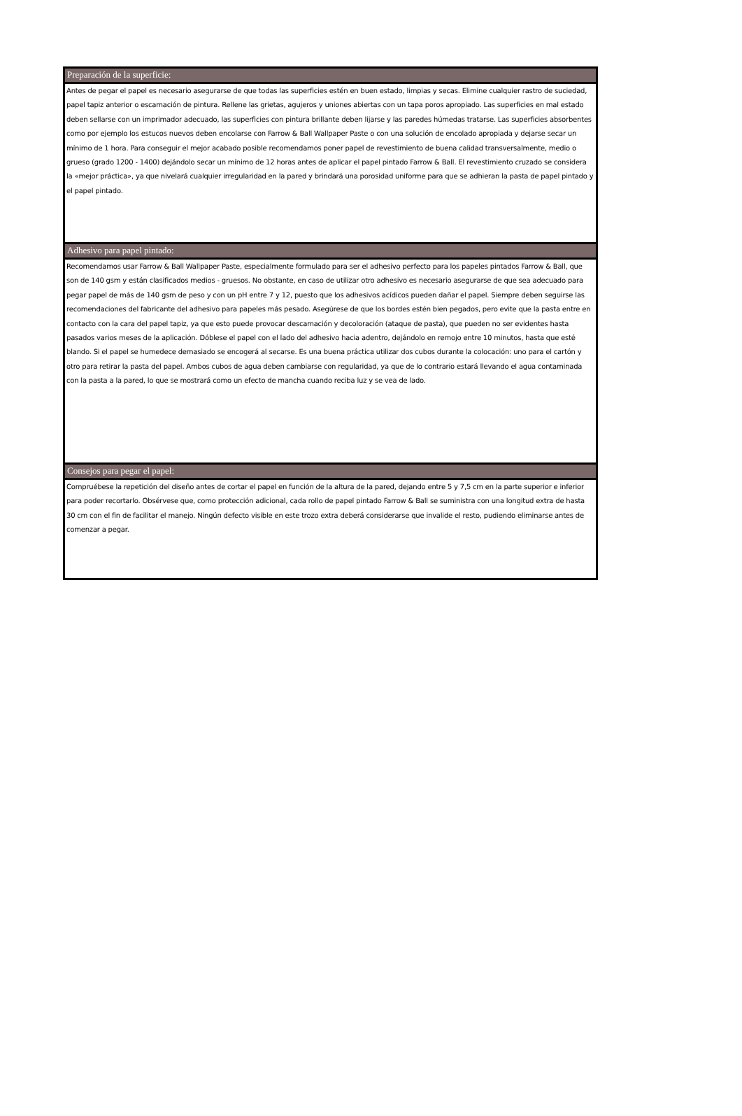Preparación de la superficie:
Antes de pegar el papel es necesario asegurarse de que todas las superficies estén en buen estado, limpias y secas. Elimine cualquier rastro de suciedad, papel tapiz anterior o escamación de pintura. Rellene las grietas, agujeros y uniones abiertas con un tapa poros apropiado. Las superficies en mal estado deben sellarse con un imprimador adecuado, las superficies con pintura brillante deben lijarse y las paredes húmedas tratarse. Las superficies absorbentes como por ejemplo los estucos nuevos deben encolarse con Farrow & Ball Wallpaper Paste o con una solución de encolado apropiada y dejarse secar un mínimo de 1 hora. Para conseguir el mejor acabado posible recomendamos poner papel de revestimiento de buena calidad transversalmente, medio o grueso (grado 1200 - 1400) dejándolo secar un mínimo de 12 horas antes de aplicar el papel pintado Farrow & Ball. El revestimiento cruzado se considera la «mejor práctica», ya que nivelará cualquier irregularidad en la pared y brindará una porosidad uniforme para que se adhieran la pasta de papel pintado y el papel pintado.
Adhesivo para papel pintado:
Recomendamos usar Farrow & Ball Wallpaper Paste, especialmente formulado para ser el adhesivo perfecto para los papeles pintados Farrow & Ball, que son de 140 gsm y están clasificados medios - gruesos. No obstante, en caso de utilizar otro adhesivo es necesario asegurarse de que sea adecuado para pegar papel de más de 140 gsm de peso y con un pH entre 7 y 12, puesto que los adhesivos acídicos pueden dañar el papel. Siempre deben seguirse las recomendaciones del fabricante del adhesivo para papeles más pesado. Asegúrese de que los bordes estén bien pegados, pero evite que la pasta entre en contacto con la cara del papel tapiz, ya que esto puede provocar descamación y decoloración (ataque de pasta), que pueden no ser evidentes hasta pasados varios meses de la aplicación. Dóblese el papel con el lado del adhesivo hacia adentro, dejándolo en remojo entre 10 minutos, hasta que esté blando. Si el papel se humedece demasiado se encogerá al secarse. Es una buena práctica utilizar dos cubos durante la colocación: uno para el cartón y otro para retirar la pasta del papel. Ambos cubos de agua deben cambiarse con regularidad, ya que de lo contrario estará llevando el agua contaminada con la pasta a la pared, lo que se mostrará como un efecto de mancha cuando reciba luz y se vea de lado.
Consejos para pegar el papel:
Compruébese la repetición del diseño antes de cortar el papel en función de la altura de la pared, dejando entre 5 y 7,5 cm en la parte superior e inferior para poder recortarlo. Obsérvese que, como protección adicional, cada rollo de papel pintado Farrow & Ball se suministra con una longitud extra de hasta 30 cm con el fin de facilitar el manejo. Ningún defecto visible en este trozo extra deberá considerarse que invalide el resto, pudiendo eliminarse antes de comenzar a pegar.